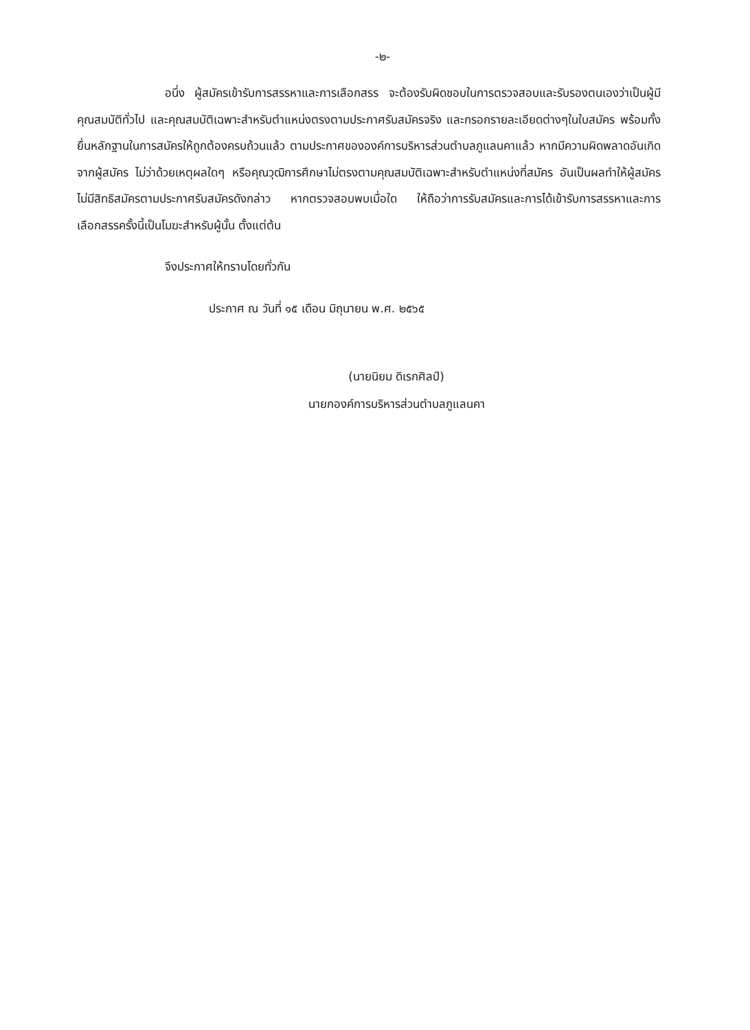-๒-
อนึ่ง ผู้สมัครเข้ารับการสรรหาและการเลือกสรร จะต้องรับผิดชอบในการตรวจสอบและรับรองตนเองว่าเป็นผู้มีคุณสมบัติทั่วไป และคุณสมบัติเฉพาะสำหรับตำแหน่งตรงตามประกาศรับสมัครจริง และกรอกรายละเอียดต่างๆในใบสมัคร พร้อมทั้งยื่นหลักฐานในการสมัครให้ถูกต้องครบถ้วนแล้ว ตามประกาศขององค์การบริหารส่วนตำบลภูแลนคาแล้ว หากมีความผิดพลาดอันเกิดจากผู้สมัคร ไม่ว่าด้วยเหตุผลใดๆ หรือคุณวุฒิการศึกษาไม่ตรงตามคุณสมบัติเฉพาะสำหรับตำแหน่งที่สมัคร อันเป็นผลทำให้ผู้สมัครไม่มีสิทธิสมัครตามประกาศรับสมัครดังกล่าว หากตรวจสอบพบเมื่อใด ให้ถือว่าการรับสมัครและการได้เข้ารับการสรรหาและการเลือกสรรครั้งนี้เป็นโมฆะสำหรับผู้นั้น ตั้งแต่ต้น
จึงประกาศให้ทราบโดยทั่วกัน
ประกาศ ณ วันที่ ๑๕ เดือน มิถุนายน พ.ศ. ๒๕๖๕
(นายนิยม ดิเรกศิลป์)
นายกองค์การบริหารส่วนตำบลภูแลนคา